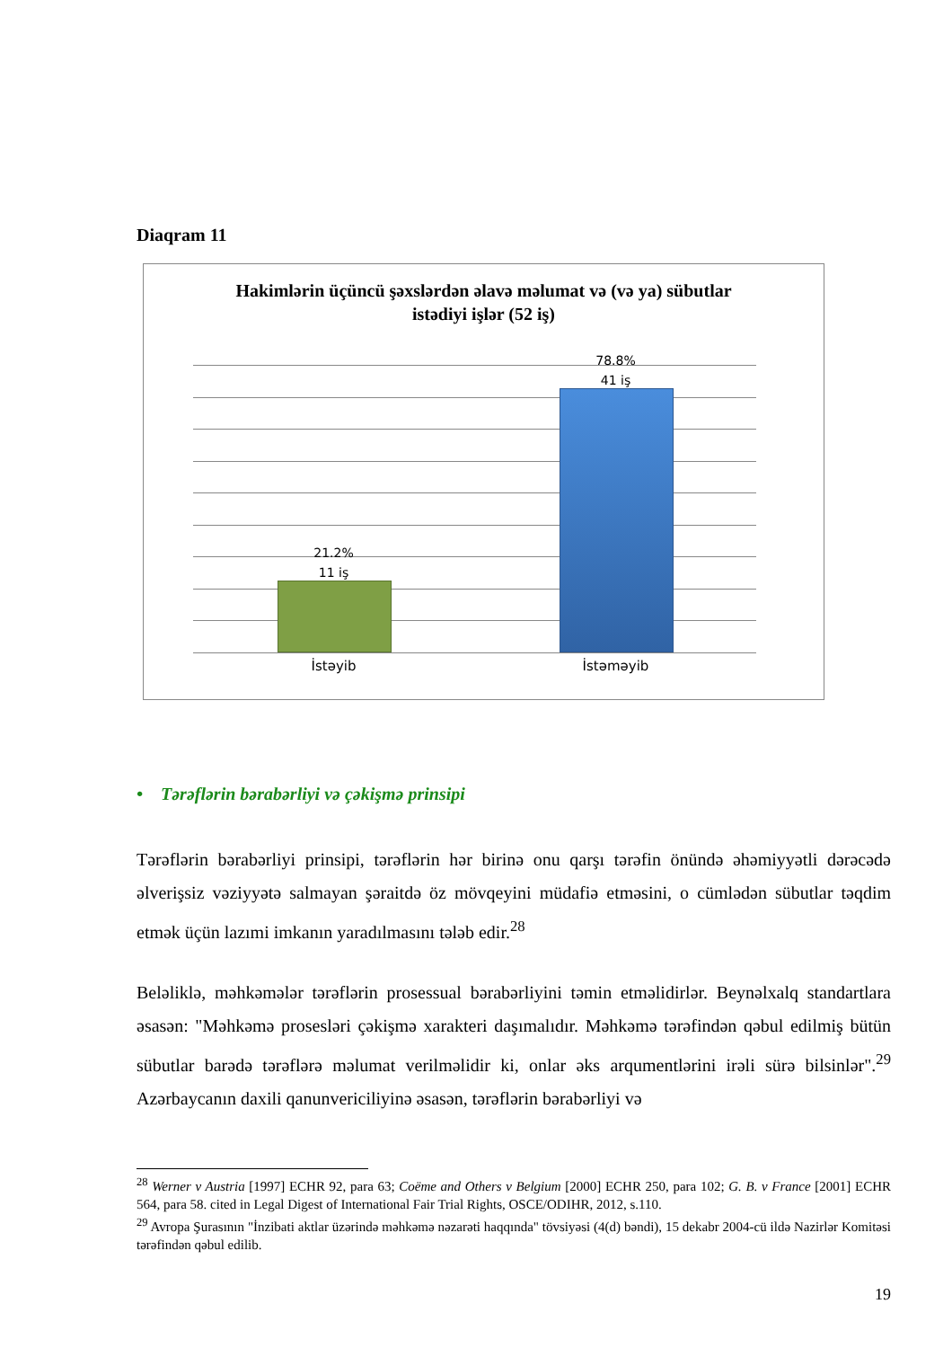Diaqram 11
Hakimlərin üçüncü şəxslərdən əlavə məlumat və (və ya) sübutlar
istədiyi işlər (52 iş)
21.2%
11 iş
78.8%
41 iş
İstəyib İstəməyib
• Tərəflərin bərabərliyi və çəkişmə prinsipi
Tərəflərin bərabərliyi prinsipi, tərəflərin hər birinə onu qarşı tərəfin önündə əhəmiyyətli dərəcədə əlverişsiz vəziyyətə salmayan şəraitdə öz mövqeyini müdafiə etməsini, o cümlədən sübutlar təqdim etmək üçün lazımi imkanın yaradılmasını tələb edir.<sup>28</sup>
Beləliklə, məhkəmələr tərəflərin prosessual bərabərliyini təmin etməlidirlər. Beynəlxalq standartlara əsasən: "Məhkəmə prosesləri çəkişmə xarakteri daşımalıdır. Məhkəmə tərəfindən qəbul edilmiş bütün sübutlar barədə tərəflərə məlumat verilməlidir ki, onlar əks arqumentlərini irəli sürə bilsinlər".<sup>29</sup> Azərbaycanın daxili qanunvericiliyinə əsasən, tərəflərin bərabərliyi və
<sup>28</sup> Werner v Austria [1997] ECHR 92, para 63; Coëme and Others v Belgium [2000] ECHR 250, para 102; G. B. v France [2001] ECHR 564, para 58. cited in Legal Digest of International Fair Trial Rights, OSCE/ODIHR, 2012, s.110.
<sup>29</sup> Avropa Şurasının "İnzibati aktlar üzərində məhkəmə nəzarəti haqqında" tövsiyəsi (4(d) bəndi), 15 dekabr 2004-cü ildə Nazirlər Komitəsi tərəfindən qəbul edilib.
19